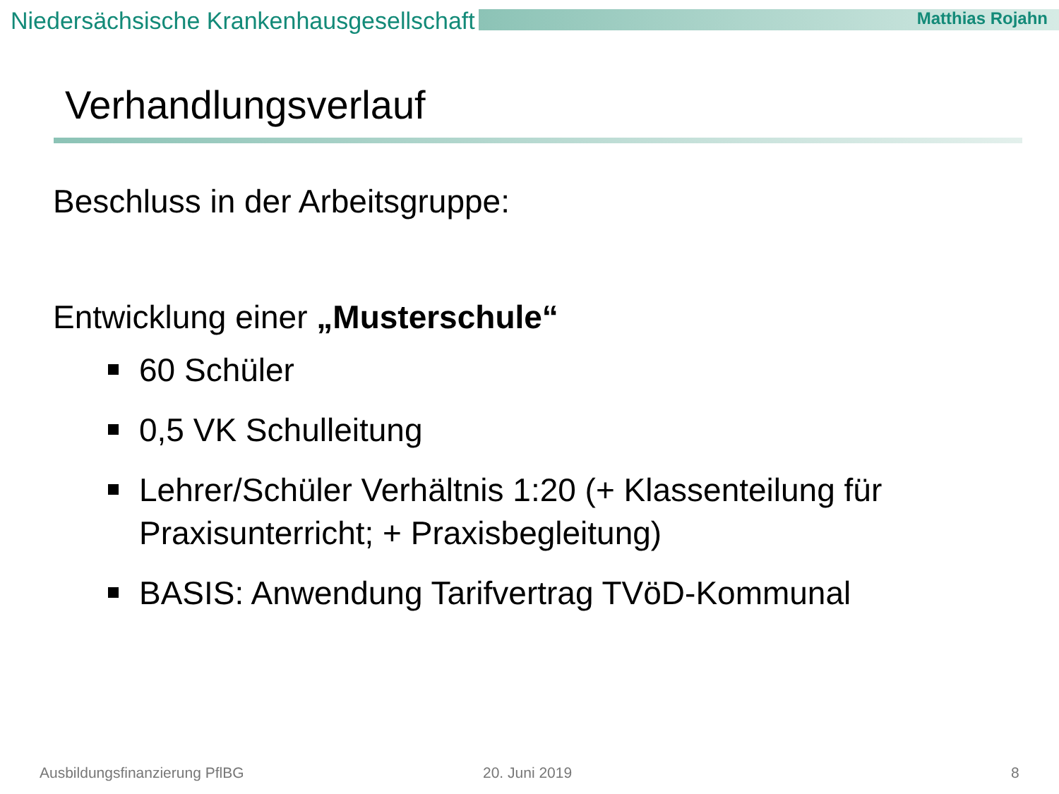Niedersächsische Krankenhausgesellschaft Matthias Rojahn
Verhandlungsverlauf
Beschluss in der Arbeitsgruppe:
Entwicklung einer „Musterschule“
60 Schüler
0,5 VK Schulleitung
Lehrer/Schüler Verhältnis 1:20 (+ Klassenteilung für Praxisunterricht; + Praxisbegleitung)
BASIS: Anwendung Tarifvertrag TVöD-Kommunal
Ausbildungsfinanzierung PflBG 20. Juni 2019 8